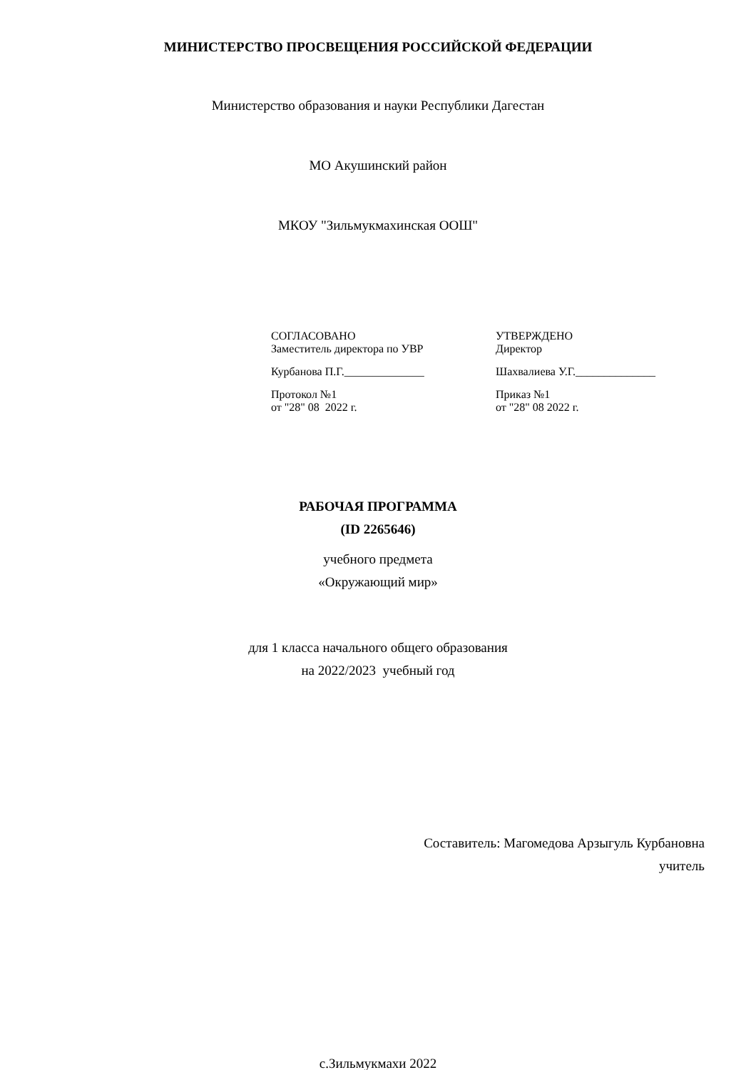МИНИСТЕРСТВО ПРОСВЕЩЕНИЯ РОССИЙСКОЙ ФЕДЕРАЦИИ
Министерство образования и науки Республики Дагестан
МО Акушинский район
МКОУ "Зильмукмахинская ООШ"
СОГЛАСОВАНО
Заместитель директора по УВР
Курбанова П.Г.______________
Протокол №1
от "28" 08 2022 г.
УТВЕРЖДЕНО
Директор
Шахвалиева У.Г.______________
Приказ №1
от "28" 08 2022 г.
РАБОЧАЯ ПРОГРАММА
(ID 2265646)
учебного предмета
«Окружающий мир»
для 1 класса начального общего образования
на 2022/2023 учебный год
Составитель: Магомедова Арзыгуль Курбановна
учитель
с.Зильмукмахи 2022